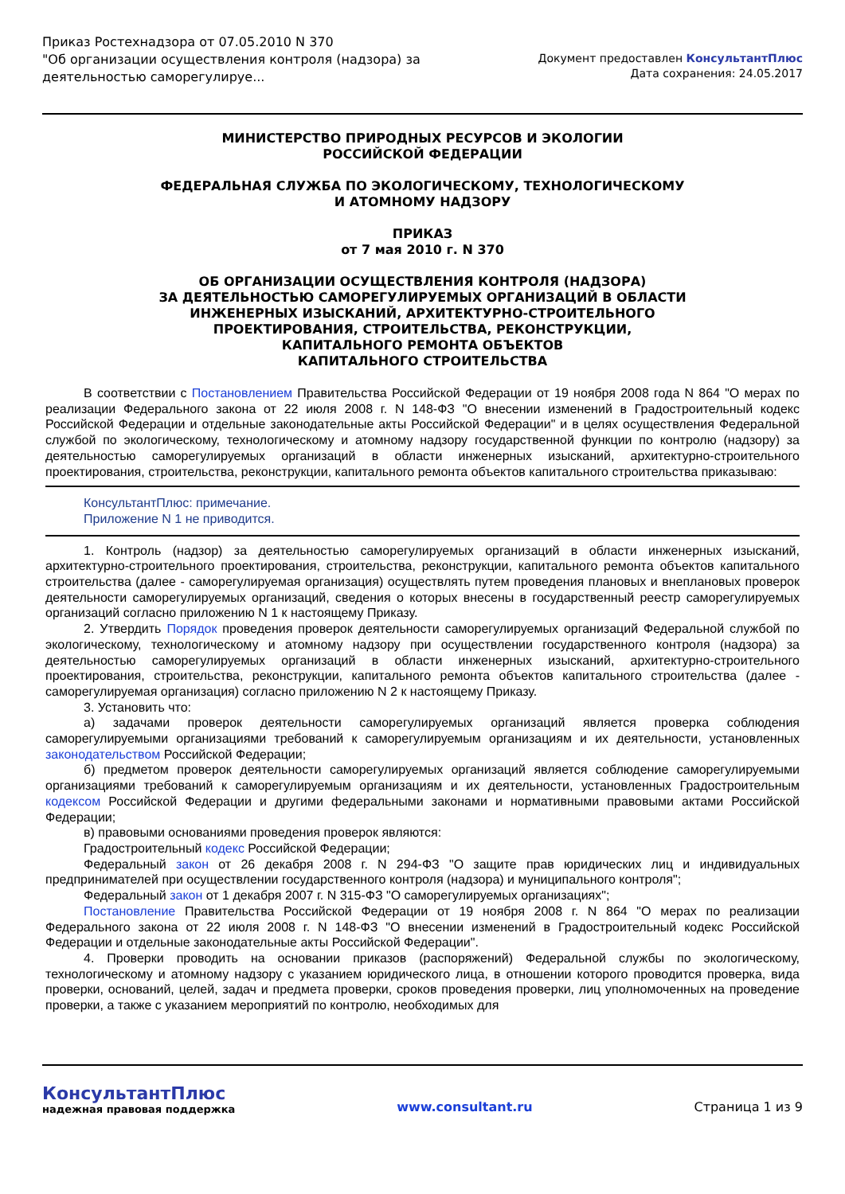Приказ Ростехнадзора от 07.05.2010 N 370
"Об организации осуществления контроля (надзора) за
деятельностью саморегулируе...
Документ предоставлен КонсультантПлюс
Дата сохранения: 24.05.2017
МИНИСТЕРСТВО ПРИРОДНЫХ РЕСУРСОВ И ЭКОЛОГИИ
РОССИЙСКОЙ ФЕДЕРАЦИИ
ФЕДЕРАЛЬНАЯ СЛУЖБА ПО ЭКОЛОГИЧЕСКОМУ, ТЕХНОЛОГИЧЕСКОМУ
И АТОМНОМУ НАДЗОРУ
ПРИКАЗ
от 7 мая 2010 г. N 370
ОБ ОРГАНИЗАЦИИ ОСУЩЕСТВЛЕНИЯ КОНТРОЛЯ (НАДЗОРА)
ЗА ДЕЯТЕЛЬНОСТЬЮ САМОРЕГУЛИРУЕМЫХ ОРГАНИЗАЦИЙ В ОБЛАСТИ
ИНЖЕНЕРНЫХ ИЗЫСКАНИЙ, АРХИТЕКТУРНО-СТРОИТЕЛЬНОГО
ПРОЕКТИРОВАНИЯ, СТРОИТЕЛЬСТВА, РЕКОНСТРУКЦИИ,
КАПИТАЛЬНОГО РЕМОНТА ОБЪЕКТОВ
КАПИТАЛЬНОГО СТРОИТЕЛЬСТВА
В соответствии с Постановлением Правительства Российской Федерации от 19 ноября 2008 года N 864 "О мерах по реализации Федерального закона от 22 июля 2008 г. N 148-ФЗ "О внесении изменений в Градостроительный кодекс Российской Федерации и отдельные законодательные акты Российской Федерации" и в целях осуществления Федеральной службой по экологическому, технологическому и атомному надзору государственной функции по контролю (надзору) за деятельностью саморегулируемых организаций в области инженерных изысканий, архитектурно-строительного проектирования, строительства, реконструкции, капитального ремонта объектов капитального строительства приказываю:
КонсультантПлюс: примечание.
Приложение N 1 не приводится.
1. Контроль (надзор) за деятельностью саморегулируемых организаций в области инженерных изысканий, архитектурно-строительного проектирования, строительства, реконструкции, капитального ремонта объектов капитального строительства (далее - саморегулируемая организация) осуществлять путем проведения плановых и внеплановых проверок деятельности саморегулируемых организаций, сведения о которых внесены в государственный реестр саморегулируемых организаций согласно приложению N 1 к настоящему Приказу.
2. Утвердить Порядок проведения проверок деятельности саморегулируемых организаций Федеральной службой по экологическому, технологическому и атомному надзору при осуществлении государственного контроля (надзора) за деятельностью саморегулируемых организаций в области инженерных изысканий, архитектурно-строительного проектирования, строительства, реконструкции, капитального ремонта объектов капитального строительства (далее - саморегулируемая организация) согласно приложению N 2 к настоящему Приказу.
3. Установить что:
а) задачами проверок деятельности саморегулируемых организаций является проверка соблюдения саморегулируемыми организациями требований к саморегулируемым организациям и их деятельности, установленных законодательством Российской Федерации;
б) предметом проверок деятельности саморегулируемых организаций является соблюдение саморегулируемыми организациями требований к саморегулируемым организациям и их деятельности, установленных Градостроительным кодексом Российской Федерации и другими федеральными законами и нормативными правовыми актами Российской Федерации;
в) правовыми основаниями проведения проверок являются:
Градостроительный кодекс Российской Федерации;
Федеральный закон от 26 декабря 2008 г. N 294-ФЗ "О защите прав юридических лиц и индивидуальных предпринимателей при осуществлении государственного контроля (надзора) и муниципального контроля";
Федеральный закон от 1 декабря 2007 г. N 315-ФЗ "О саморегулируемых организациях";
Постановление Правительства Российской Федерации от 19 ноября 2008 г. N 864 "О мерах по реализации Федерального закона от 22 июля 2008 г. N 148-ФЗ "О внесении изменений в Градостроительный кодекс Российской Федерации и отдельные законодательные акты Российской Федерации".
4. Проверки проводить на основании приказов (распоряжений) Федеральной службы по экологическому, технологическому и атомному надзору с указанием юридического лица, в отношении которого проводится проверка, вида проверки, оснований, целей, задач и предмета проверки, сроков проведения проверки, лиц уполномоченных на проведение проверки, а также с указанием мероприятий по контролю, необходимых для
КонсультантПлюс
надежная правовая поддержка
www.consultant.ru Страница 1 из 9